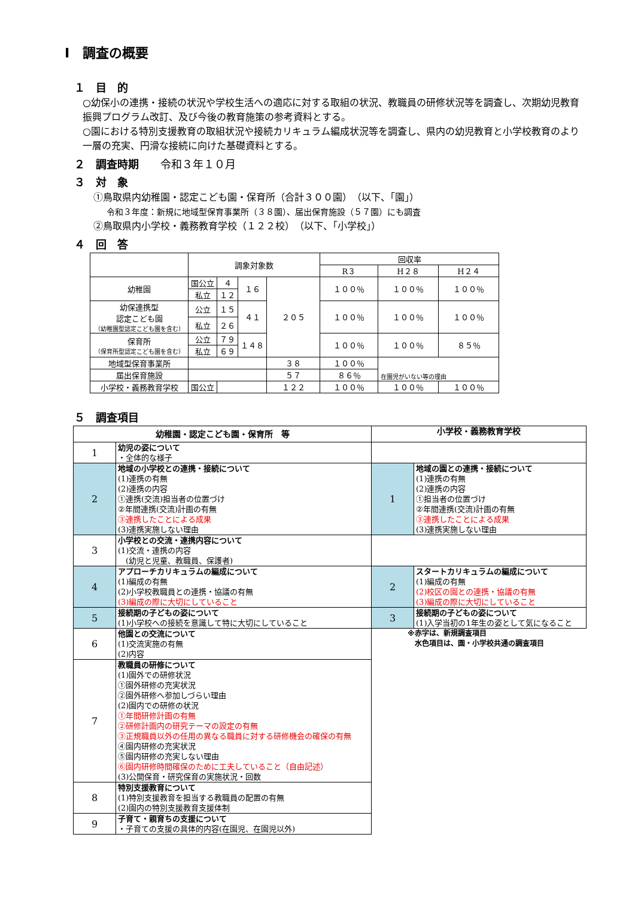Ⅰ　調査の概要
１　目　的
○幼保小の連携・接続の状況や学校生活への適応に対する取組の状況、教職員の研修状況等を調査し、次期幼児教育振興プログラム改訂、及び今後の教育施策の参考資料とする。
○園における特別支援教育の取組状況や接続カリキュラム編成状況等を調査し、県内の幼児教育と小学校教育のより一層の充実、円滑な接続に向けた基礎資料とする。
２　調査時期　　令和３年１０月
３　対　象
①鳥取県内幼稚園・認定こども園・保育所（合計３００園）　（以下、「園」）
令和３年度：新規に地域型保育事業所（３８園）、届出保育施設（５７園）にも調査
②鳥取県内小学校・義務教育学校（１２２校）　（以下、「小学校」）
４　回　答
| | 調象対象数 | | | | 回収率 | | |
| | | | | | R３ | H２８ | H２４ |
| 幼稚園 | 国公立 | ４ | １６ | ２０５ | １００％ | １００％ | １００％ |
| | 私立 | １２ | | | | | |
| 幼保連携型 認定こども園 （幼稚園型認定こども園を含む） | 公立 | １５ | ４１ | | １００％ | １００％ | １００％ |
| | 私立 | ２６ | | | | | |
| 保育所 （保育所型認定こども園を含む） | 公立 | ７９ | １４８ | | １００％ | １００％ | ８５％ |
| | 私立 | ６９ | | | | | |
| 地域型保育事業所 | | | | ３８ | １００％ | 在園児がいない等の理由 | |
| 届出保育施設 | | | | ５７ | ８６％ | | |
| 小学校・義務教育学校 | 国公立 | | | １２２ | １００％ | １００％ | １００％ |
５　調査項目
| 幼稚園・認定こども園・保育所 等 | | 小学校・義務教育学校 | |
| 1 | 幼児の姿について ・全体的な様子 | | |
| 2 | 地域の小学校との連携・接続について (1)連携の有無 (2)連携の内容 ①連携(交流)担当者の位置づけ ②年間連携(交流)計画の有無 ③連携したことによる成果 (3)連携実施しない理由 | 1 | 地域の園との連携・接続について (1)連携の有無 (2)連携の内容 ①担当者の位置づけ ②年間連携(交流)計画の有無 ③連携したことによる成果 (3)連携実施しない理由 |
| 3 | 小学校との交流・連携内容について (1)交流・連携の内容 (幼児と児童、教職員、保護者) | | |
| 4 | アプローチカリキュラムの編成について (1)編成の有無 (2)小学校教職員との連携・協議の有無 (3)編成の際に大切にしていること | 2 | スタートカリキュラムの編成について (1)編成の有無 (2)校区の園との連携・協議の有無 (3)編成の際に大切にしていること |
| 5 | 接続期の子どもの姿について (1)小学校への接続を意識して特に大切にしていること | 3 | 接続期の子どもの姿について (1)入学当初の1年生の姿として気になること |
| 6 | 他園との交流について (1)交流実施の有無 (2)内容 | ※赤字は、新規調査項目 水色項目は、園・小学校共通の調査項目 | |
| 7 | 教職員の研修について (1)園外での研修状況 ①園外研修の充実状況 ②園外研修へ参加しづらい理由 (2)園内での研修の状況 ①年間研修計画の有無 ②研修計画内の研究テーマの設定の有無 ③正規職員以外の任用の異なる職員に対する研修機会の確保の有無 ④園内研修の充実状況 ⑤園内研修の充実しない理由 ⑥園内研修時間確保のために工夫していること（自由記述） (3)公開保育・研究保育の実施状況・回数 | | |
| 8 | 特別支援教育について (1)特別支援教育を担当する教職員の配置の有無 (2)園内の特別支援教育支援体制 | | |
| 9 | 子育て・親育ちの支援について ・子育ての支援の具体的内容(在園児、在園児以外) | | |